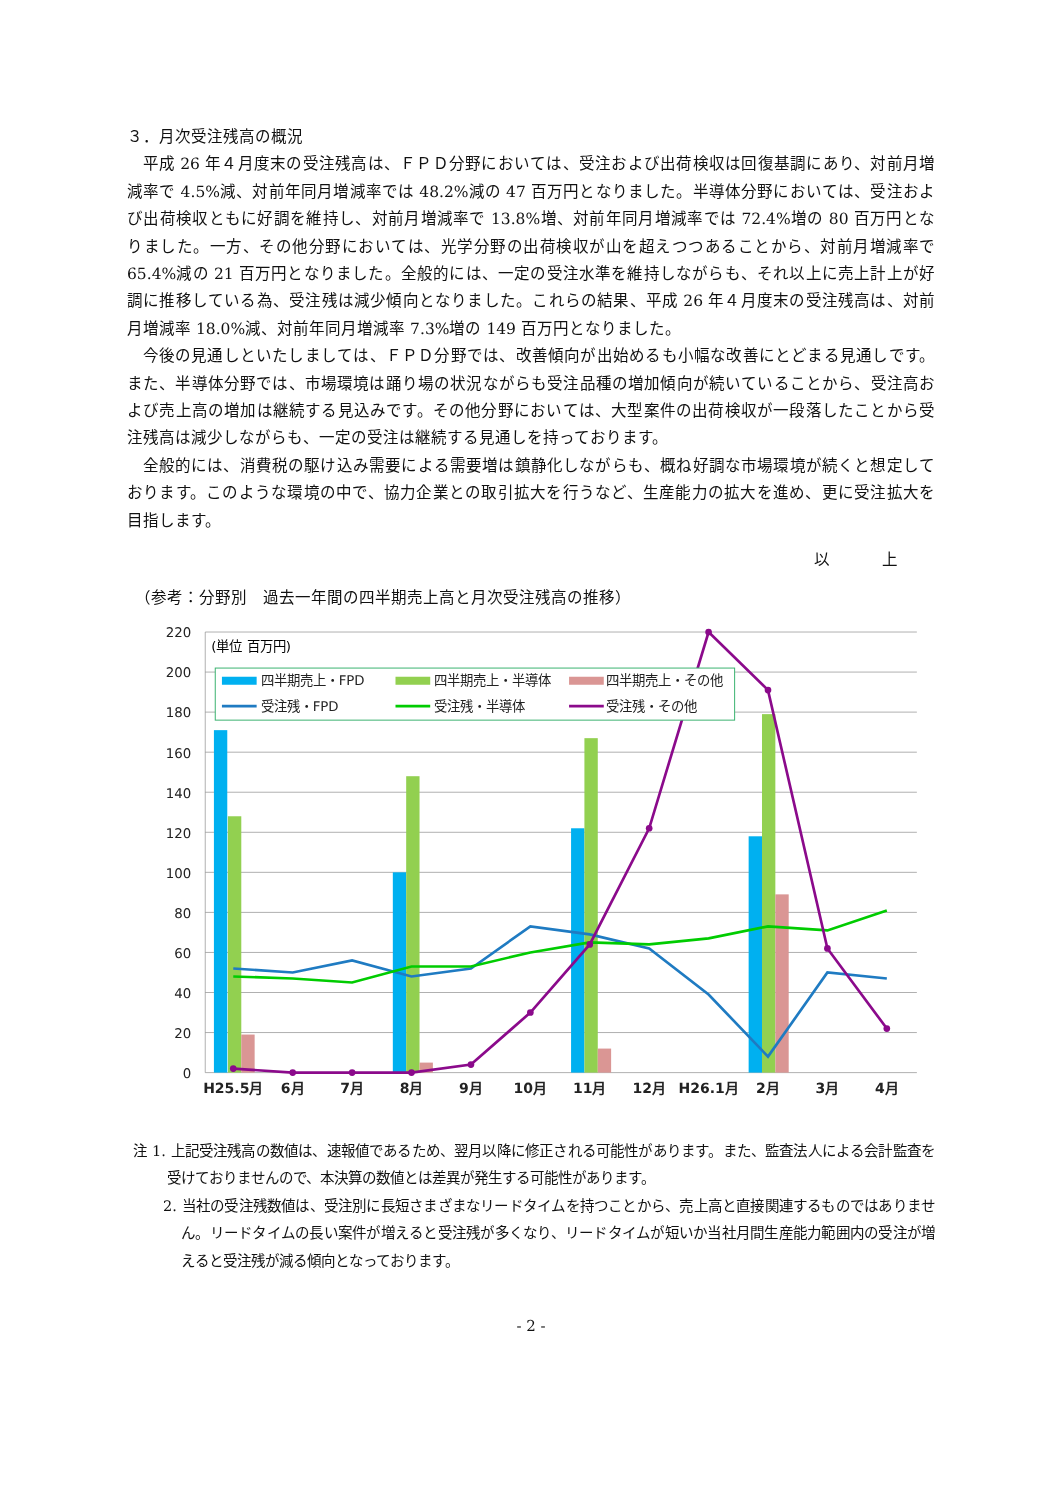３．月次受注残高の概況
平成 26 年４月度末の受注残高は、ＦＰＤ分野においては、受注および出荷検収は回復基調にあり、対前月増減率で 4.5%減、対前年同月増減率では 48.2%減の 47 百万円となりました。半導体分野においては、受注および出荷検収ともに好調を維持し、対前月増減率で 13.8%増、対前年同月増減率では 72.4%増の 80 百万円となりました。一方、その他分野においては、光学分野の出荷検収が山を超えつつあることから、対前月増減率で 65.4%減の 21 百万円となりました。全般的には、一定の受注水準を維持しながらも、それ以上に売上計上が好調に推移している為、受注残は減少傾向となりました。これらの結果、平成 26 年４月度末の受注残高は、対前月増減率 18.0%減、対前年同月増減率 7.3%増の 149 百万円となりました。
今後の見通しといたしましては、ＦＰＤ分野では、改善傾向が出始めるも小幅な改善にとどまる見通しです。また、半導体分野では、市場環境は踊り場の状況ながらも受注品種の増加傾向が続いていることから、受注高および売上高の増加は継続する見込みです。その他分野においては、大型案件の出荷検収が一段落したことから受注残高は減少しながらも、一定の受注は継続する見通しを持っております。
全般的には、消費税の駆け込み需要による需要増は鎮静化しながらも、概ね好調な市場環境が続くと想定しております。このような環境の中で、協力企業との取引拡大を行うなど、生産能力の拡大を進め、更に受注拡大を目指します。
以 上
（参考：分野別　過去一年間の四半期売上高と月次受注残高の推移）
220
200
180
160
140
120
100
80
60
40
20
0
(単位 百万円)
四半期売上・FPD
四半期売上・半導体
四半期売上・その他
受注残・FPD
受注残・半導体
受注残・その他
H25.5月
6月
7月
8月
9月
10月
11月
12月
H26.1月
2月
3月
4月
注 1. 上記受注残高の数値は、速報値であるため、翌月以降に修正される可能性があります。また、監査法人による会計監査を受けておりませんので、本決算の数値とは差異が発生する可能性があります。
2. 当社の受注残数値は、受注別に長短さまざまなリードタイムを持つことから、売上高と直接関連するものではありません。リードタイムの長い案件が増えると受注残が多くなり、リードタイムが短いか当社月間生産能力範囲内の受注が増えると受注残が減る傾向となっております。
- 2 -